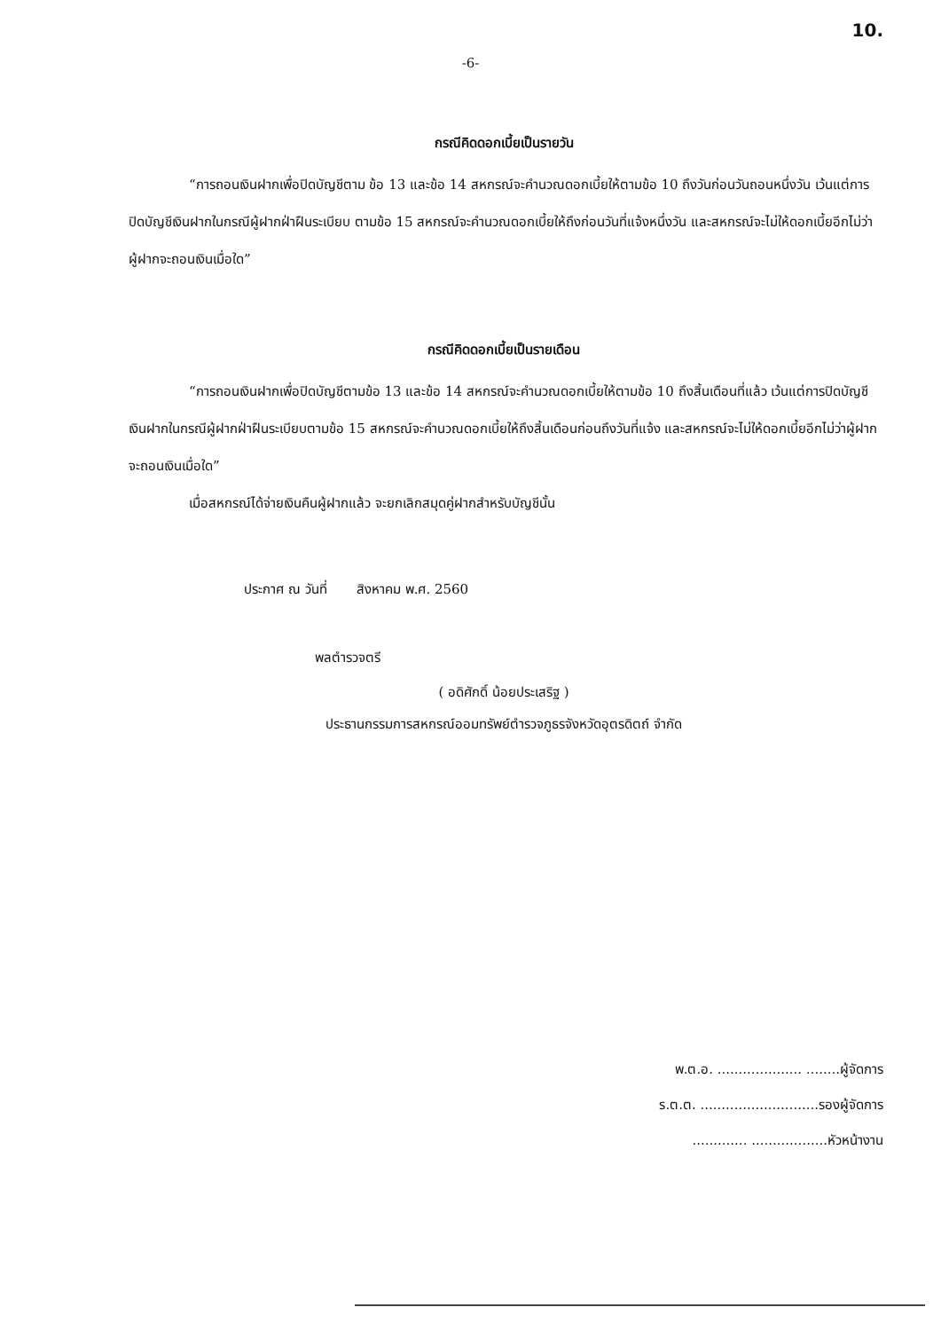10.
-6-
กรณีคิดดอกเบี้ยเป็นรายวัน
“การถอนเงินฝากเพื่อปิดบัญชีตาม ข้อ 13 และข้อ 14 สหกรณ์จะคำนวณดอกเบี้ยให้ตามข้อ 10 ถึงวันก่อนวันถอนหนึ่งวัน เว้นแต่การปิดบัญชีเงินฝากในกรณีผู้ฝากฝ่าฝืนระเบียบ ตามข้อ 15 สหกรณ์จะคำนวณดอกเบี้ยให้ถึงก่อนวันที่แจ้งหนึ่งวัน และสหกรณ์จะไม่ให้ดอกเบี้ยอีกไม่ว่าผู้ฝากจะถอนเงินเมื่อใด”
กรณีคิดดอกเบี้ยเป็นรายเดือน
“การถอนเงินฝากเพื่อปิดบัญชีตามข้อ 13 และข้อ 14 สหกรณ์จะคำนวณดอกเบี้ยให้ตามข้อ 10 ถึงสิ้นเดือนที่แล้ว เว้นแต่การปิดบัญชีเงินฝากในกรณีผู้ฝากฝ่าฝืนระเบียบตามข้อ 15 สหกรณ์จะคำนวณดอกเบี้ยให้ถึงสิ้นเดือนก่อนถึงวันที่แจ้ง และสหกรณ์จะไม่ให้ดอกเบี้ยอีกไม่ว่าผู้ฝากจะถอนเงินเมื่อใด”
เมื่อสหกรณ์ได้จ่ายเงินคืนผู้ฝากแล้ว จะยกเลิกสมุดคู่ฝากสำหรับบัญชีนั้น
ประกาศ ณ วันที่ สิงหาคม พ.ศ. 2560
พลตำรวจตรี
( อดิศักดิ์ น้อยประเสริฐ )
ประธานกรรมการสหกรณ์ออมทรัพย์ตำรวจภูธรจังหวัดอุตรดิตถ์ จำกัด
พ.ต.อ. .................... ........ผู้จัดการ
ร.ต.ต. ............................รองผู้จัดการ
............. ..................หัวหน้างาน